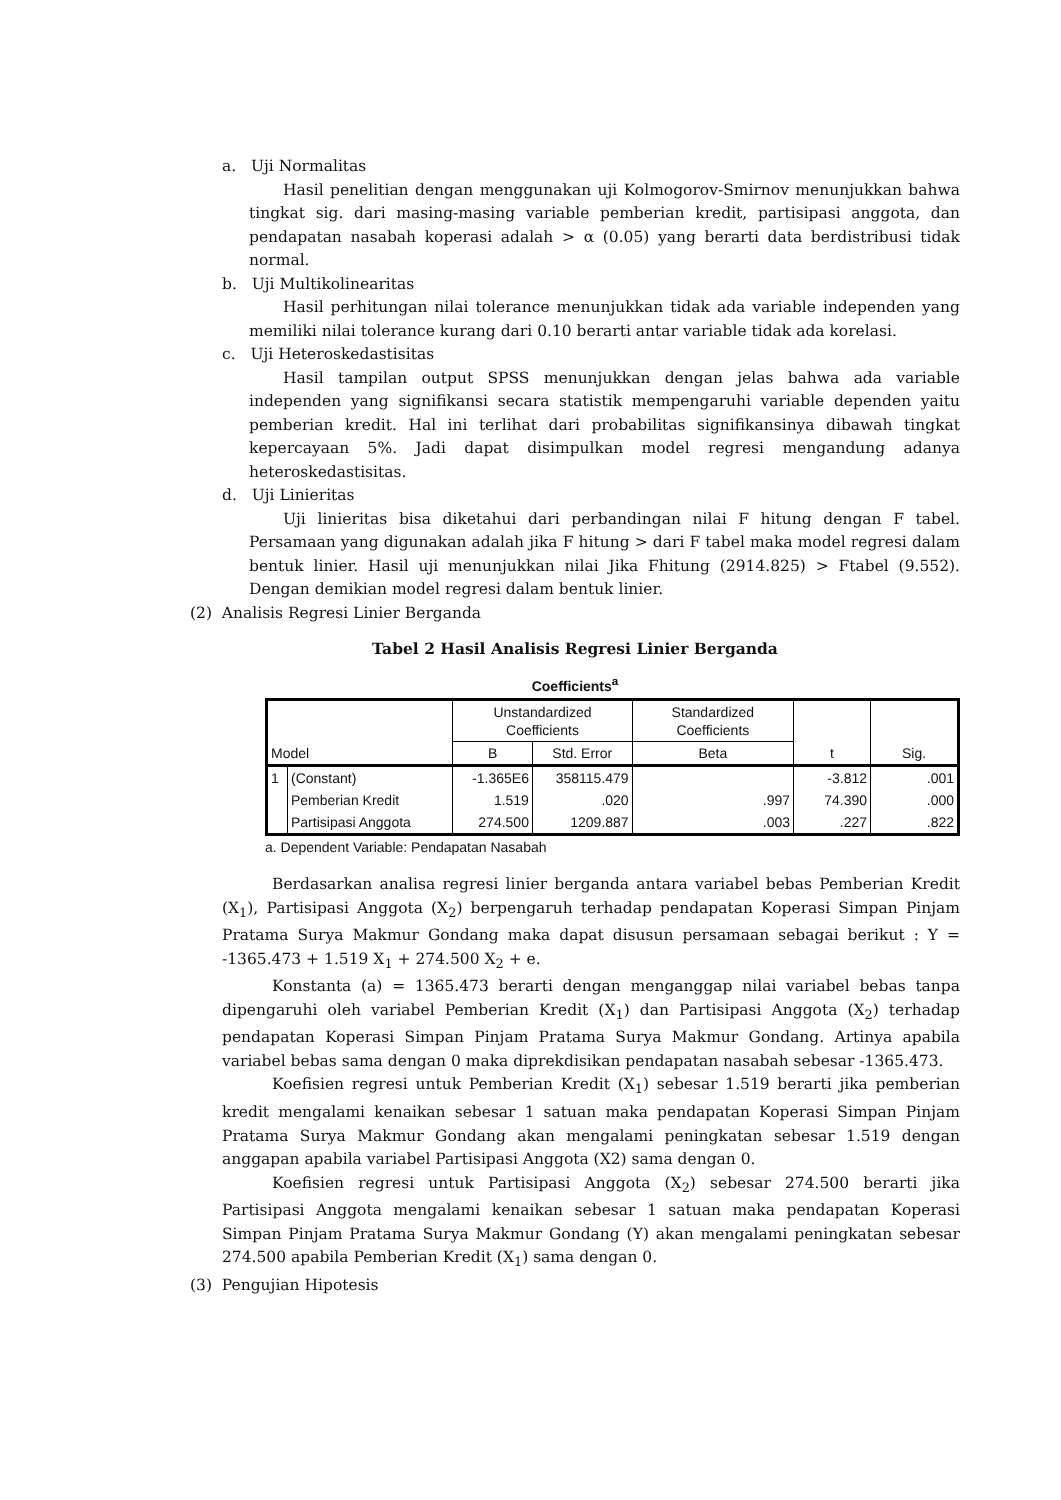a. Uji Normalitas
Hasil penelitian dengan menggunakan uji Kolmogorov-Smirnov menunjukkan bahwa tingkat sig. dari masing-masing variable pemberian kredit, partisipasi anggota, dan pendapatan nasabah koperasi adalah > α (0.05) yang berarti data berdistribusi tidak normal.
b. Uji Multikolinearitas
Hasil perhitungan nilai tolerance menunjukkan tidak ada variable independen yang memiliki nilai tolerance kurang dari 0.10 berarti antar variable tidak ada korelasi.
c. Uji Heteroskedastisitas
Hasil tampilan output SPSS menunjukkan dengan jelas bahwa ada variable independen yang signifikansi secara statistik mempengaruhi variable dependen yaitu pemberian kredit. Hal ini terlihat dari probabilitas signifikansinya dibawah tingkat kepercayaan 5%. Jadi dapat disimpulkan model regresi mengandung adanya heteroskedastisitas.
d. Uji Linieritas
Uji linieritas bisa diketahui dari perbandingan nilai F hitung dengan F tabel. Persamaan yang digunakan adalah jika F hitung > dari F tabel maka model regresi dalam bentuk linier. Hasil uji menunjukkan nilai Jika Fhitung (2914.825) > Ftabel (9.552). Dengan demikian model regresi dalam bentuk linier.
(2) Analisis Regresi Linier Berganda
Tabel 2 Hasil Analisis Regresi Linier Berganda
Coefficients<sup>a</sup>
| Model | | Unstandardized Coefficients | | Standardized Coefficients | t | Sig. |
| --- | --- | --- | --- | --- | --- | --- |
| | | B | Std. Error | Beta | | |
| 1 | (Constant) | -1.365E6 | 358115.479 | | -3.812 | .001 |
| | Pemberian Kredit | 1.519 | .020 | .997 | 74.390 | .000 |
| | Partisipasi Anggota | 274.500 | 1209.887 | .003 | .227 | .822 |
a. Dependent Variable: Pendapatan Nasabah
Berdasarkan analisa regresi linier berganda antara variabel bebas Pemberian Kredit (X<sub>1</sub>), Partisipasi Anggota (X<sub>2</sub>) berpengaruh terhadap pendapatan Koperasi Simpan Pinjam Pratama Surya Makmur Gondang maka dapat disusun persamaan sebagai berikut : Y = -1365.473 + 1.519 X<sub>1</sub> + 274.500 X<sub>2</sub> + e.
Konstanta (a) = 1365.473 berarti dengan menganggap nilai variabel bebas tanpa dipengaruhi oleh variabel Pemberian Kredit (X<sub>1</sub>) dan Partisipasi Anggota (X<sub>2</sub>) terhadap pendapatan Koperasi Simpan Pinjam Pratama Surya Makmur Gondang. Artinya apabila variabel bebas sama dengan 0 maka diprekdisikan pendapatan nasabah sebesar -1365.473.
Koefisien regresi untuk Pemberian Kredit (X<sub>1</sub>) sebesar 1.519 berarti jika pemberian kredit mengalami kenaikan sebesar 1 satuan maka pendapatan Koperasi Simpan Pinjam Pratama Surya Makmur Gondang akan mengalami peningkatan sebesar 1.519 dengan anggapan apabila variabel Partisipasi Anggota (X2) sama dengan 0.
Koefisien regresi untuk Partisipasi Anggota (X<sub>2</sub>) sebesar 274.500 berarti jika Partisipasi Anggota mengalami kenaikan sebesar 1 satuan maka pendapatan Koperasi Simpan Pinjam Pratama Surya Makmur Gondang (Y) akan mengalami peningkatan sebesar 274.500 apabila Pemberian Kredit (X<sub>1</sub>) sama dengan 0.
(3) Pengujian Hipotesis